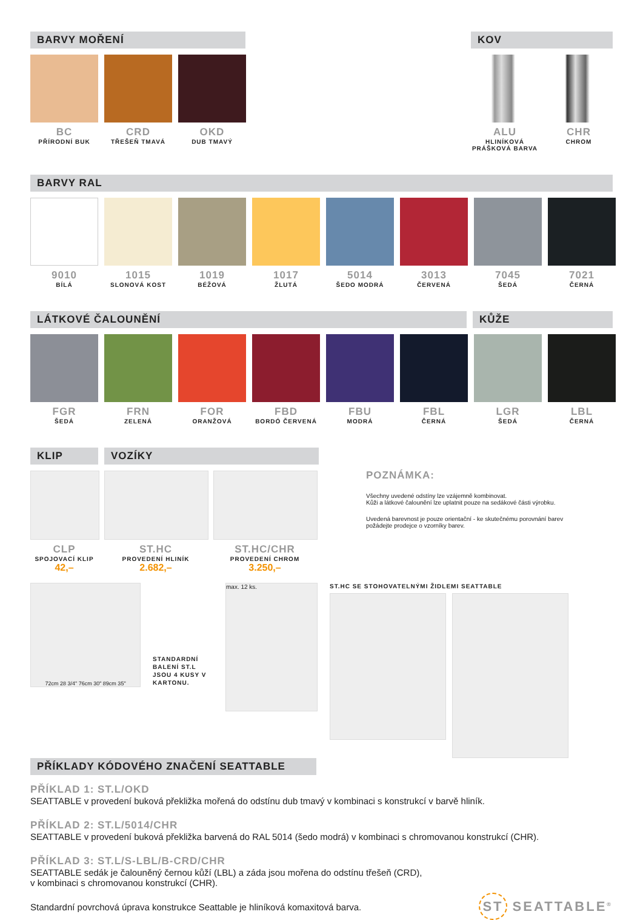BARVY MOŘENÍ
BC
PŘÍRODNÍ BUK
CRD
TŘEŠEŇ TMAVÁ
OKD
DUB TMAVÝ
KOV
ALU
HLINÍKOVÁ PRÁŠKOVÁ BARVA
CHR
CHROM
BARVY RAL
9010
BÍLÁ
1015
SLONOVÁ KOST
1019
BÉŽOVÁ
1017
ŽLUTÁ
5014
ŠEDO MODRÁ
3013
ČERVENÁ
7045
ŠEDÁ
7021
ČERNÁ
LÁTKOVÉ ČALOUNĚNÍ KŮŽE
FGR
ŠEDÁ
FRN
ZELENÁ
FOR
ORANŽOVÁ
FBD
BORDÓ ČERVENÁ
FBU
MODRÁ
FBL
ČERNÁ
LGR
ŠEDÁ
LBL
ČERNÁ
KLIP VOZÍKY
CLP
SPOJOVACÍ KLIP
42,–
ST.HC
PROVEDENÍ HLINÍK
2.682,–
ST.HC/CHR
PROVEDENÍ CHROM
3.250,–
POZNÁMKA:
Všechny uvedené odstíny lze vzájemně kombinovat.
Kůži a látkové čalounění lze uplatnit pouze na sedákové části výrobku.
Uvedená barevnost je pouze orientační - ke skutečnému porovnání barev požádejte prodejce o vzorníky barev.
72cm 28 3/4" 76cm 30" 89cm 35"
STANDARDNÍ BALENÍ ST.L JSOU 4 KUSY V KARTONU.
max. 12 ks.
ST.HC SE STOHOVATELNÝMI ŽIDLEMI SEATTABLE
PŘÍKLADY KÓDOVÉHO ZNAČENÍ SEATTABLE
PŘÍKLAD 1: ST.L/OKD
SEATTABLE v provedení buková překližka mořená do odstínu dub tmavý v kombinaci s konstrukcí v barvě hliník.
PŘÍKLAD 2: ST.L/5014/CHR
SEATTABLE v provedení buková překližka barvená do RAL 5014 (šedo modrá) v kombinaci s chromovanou konstrukcí (CHR).
PŘÍKLAD 3: ST.L/S-LBL/B-CRD/CHR
SEATTABLE sedák je čalouněný černou kůží (LBL) a záda jsou mořena do odstínu třešeň (CRD),
v kombinaci s chromovanou konstrukcí (CHR).
Standardní povrchová úprava konstrukce Seattable je hliníková komaxitová barva.
ST SEATTABLE<sup>®</sup>